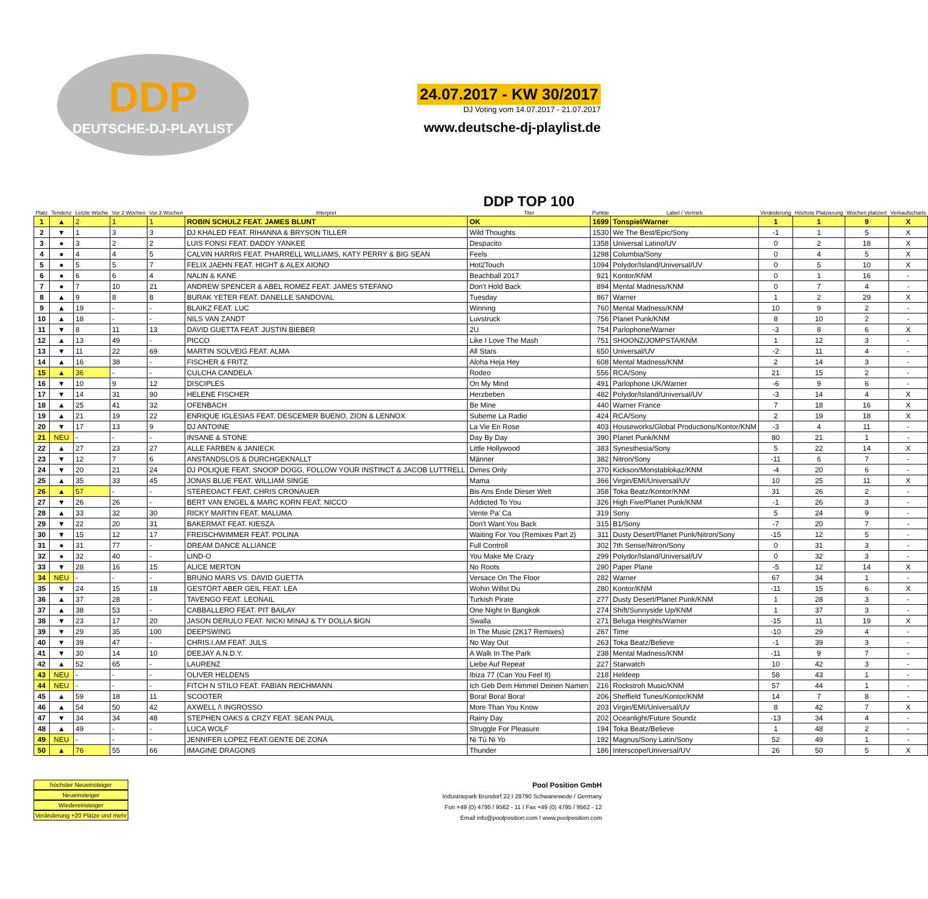DDP
DEUTSCHE-DJ-PLAYLIST
24.07.2017 - KW 30/2017
DJ Voting vom 14.07.2017 - 21.07.2017
www.deutsche-dj-playlist.de
| Platz | Tendenz | Letzte Woche | Vor 2 Wochen | Vor 3 Wochen | Interpret | DDP TOP 100 Titel | Punkte | Label / Vertrieb | Veränderung | Höchste Platzierung | Wochen platziert | Verkaufscharts |
| --- | --- | --- | --- | --- | --- | --- | --- | --- | --- | --- | --- | --- |
| 1 | ▲ | 2 | 1 | 1 | ROBIN SCHULZ FEAT. JAMES BLUNT | OK | 1699 | Tonspiel/Warner | 1 | 1 | 9 | X |
| 2 | ▼ | 1 | 3 | 3 | DJ KHALED FEAT. RIHANNA & BRYSON TILLER | Wild Thoughts | 1530 | We The Best/Epic/Sony | -1 | 1 | 5 | X |
| 3 | ● | 3 | 2 | 2 | LUIS FONSI FEAT. DADDY YANKEE | Despacito | 1358 | Universal Latino/UV | 0 | 2 | 18 | X |
| 4 | ● | 4 | 4 | 5 | CALVIN HARRIS FEAT. PHARRELL WILLIAMS, KATY PERRY & BIG SEAN | Feels | 1298 | Columbia/Sony | 0 | 4 | 5 | X |
| 5 | ● | 5 | 5 | 7 | FELIX JAEHN FEAT. HIGHT & ALEX AIONO | Hot2Touch | 1094 | Polydor/Island/Universal/UV | 0 | 5 | 10 | X |
| 6 | ● | 6 | 6 | 4 | NALIN & KANE | Beachball 2017 | 921 | Kontor/KNM | 0 | 1 | 16 | - |
| 7 | ● | 7 | 10 | 21 | ANDREW SPENCER & ABEL ROMEZ FEAT. JAMES STEFANO | Don't Hold Back | 894 | Mental Madness/KNM | 0 | 7 | 4 | - |
| 8 | ▲ | 9 | 8 | 8 | BURAK YETER FEAT. DANELLE SANDOVAL | Tuesday | 867 | Warner | 1 | 2 | 29 | X |
| 9 | ▲ | 19 | - | - | BLAIKZ FEAT. LUC | Winning | 760 | Mental Madness/KNM | 10 | 9 | 2 | - |
| 10 | ▲ | 18 | - | - | NILS VAN ZANDT | Luvstruck | 756 | Planet Punk/KNM | 8 | 10 | 2 | - |
| 11 | ▼ | 8 | 11 | 13 | DAVID GUETTA FEAT. JUSTIN BIEBER | 2U | 754 | Parlophone/Warner | -3 | 8 | 6 | X |
| 12 | ▲ | 13 | 49 | - | PICCO | Like I Love The Mash | 751 | SHOONZ/JOMPSTA/KNM | 1 | 12 | 3 | - |
| 13 | ▼ | 11 | 22 | 69 | MARTIN SOLVEIG FEAT. ALMA | All Stars | 650 | Universal/UV | -2 | 11 | 4 | - |
| 14 | ▲ | 16 | 38 | - | FISCHER & FRITZ | Aloha Heja Hey | 608 | Mental Madness/KNM | 2 | 14 | 3 | - |
| 15 | ▲ | 36 | - | - | CULCHA CANDELA | Rodeo | 556 | RCA/Sony | 21 | 15 | 2 | - |
| 16 | ▼ | 10 | 9 | 12 | DISCIPLES | On My Mind | 491 | Parlophone UK/Warner | -6 | 9 | 6 | - |
| 17 | ▼ | 14 | 31 | 90 | HELENE FISCHER | Herzbeben | 482 | Polydor/Island/Universal/UV | -3 | 14 | 4 | X |
| 18 | ▲ | 25 | 41 | 32 | OFENBACH | Be Mine | 440 | Warner France | 7 | 18 | 16 | X |
| 19 | ▲ | 21 | 19 | 22 | ENRIQUE IGLESIAS FEAT. DESCEMER BUENO, ZION & LENNOX | Subeme La Radio | 424 | RCA/Sony | 2 | 19 | 18 | X |
| 20 | ▼ | 17 | 13 | 9 | DJ ANTOINE | La Vie En Rose | 403 | Houseworks/Global Productions/Kontor/KNM | -3 | 4 | 11 | - |
| 21 | NEU | - | - | - | INSANE & STONE | Day By Day | 390 | Planet Punk/KNM | 80 | 21 | 1 | - |
| 22 | ▲ | 27 | 23 | 27 | ALLE FARBEN & JANIECK | Little Hollywood | 383 | Synesthesia/Sony | 5 | 22 | 14 | X |
| 23 | ▼ | 12 | 7 | 6 | ANSTANDSLOS & DURCHGEKNALLT | Männer | 382 | Nitron/Sony | -11 | 6 | 7 | - |
| 24 | ▼ | 20 | 21 | 24 | DJ POLIQUE FEAT. SNOOP DOGG, FOLLOW YOUR INSTINCT & JACOB LUTTRELL | Dimes Only | 370 | Kickson/Monstablokaz/KNM | -4 | 20 | 6 | - |
| 25 | ▲ | 35 | 33 | 45 | JONAS BLUE FEAT. WILLIAM SINGE | Mama | 366 | Virgin/EMI/Universal/UV | 10 | 25 | 11 | X |
| 26 | ▲ | 57 | - | - | STEREOACT FEAT. CHRIS CRONAUER | Bis Ans Ende Dieser Welt | 358 | Toka Beatz/Kontor/KNM | 31 | 26 | 2 | - |
| 27 | ▼ | 26 | 26 | - | BERT VAN ENGEL & MARC KORN FEAT. NICCO | Addicted To You | 326 | High Five/Planet Punk/KNM | -1 | 26 | 3 | - |
| 28 | ▲ | 33 | 32 | 30 | RICKY MARTIN FEAT. MALUMA | Vente Pa' Ca | 319 | Sony | 5 | 24 | 9 | - |
| 29 | ▼ | 22 | 20 | 31 | BAKERMAT FEAT. KIESZA | Don't Want You Back | 315 | B1/Sony | -7 | 20 | 7 | - |
| 30 | ▼ | 15 | 12 | 17 | FREISCHWIMMER FEAT. POLINA | Waiting For You (Remixes Part 2) | 311 | Dusty Desert/Planet Punk/Nitron/Sony | -15 | 12 | 5 | - |
| 31 | ● | 31 | 77 | - | DREAM DANCE ALLIANCE | Full Controll | 302 | 7th Sense/Nitron/Sony | 0 | 31 | 3 | - |
| 32 | ● | 32 | 40 | - | LIND-O | You Make Me Crazy | 299 | Polydor/Island/Universal/UV | 0 | 32 | 3 | - |
| 33 | ▼ | 28 | 16 | 15 | ALICE MERTON | No Roots | 290 | Paper Plane | -5 | 12 | 14 | X |
| 34 | NEU | - | - | - | BRUNO MARS VS. DAVID GUETTA | Versace On The Floor | 282 | Warner | 67 | 34 | 1 | - |
| 35 | ▼ | 24 | 15 | 18 | GESTÖRT ABER GEIL FEAT. LEA | Wohin Willst Du | 280 | Kontor/KNM | -11 | 15 | 6 | X |
| 36 | ▲ | 37 | 28 | - | TAVENGO FEAT. LEONAIL | Turkish Pirate | 277 | Dusty Desert/Planet Punk/KNM | 1 | 28 | 3 | - |
| 37 | ▲ | 38 | 53 | - | CABBALLERO FEAT. PIT BAILAY | One Night In Bangkok | 274 | Shift/Sunnyside Up/KNM | 1 | 37 | 3 | - |
| 38 | ▼ | 23 | 17 | 20 | JASON DERULO FEAT. NICKI MINAJ & TY DOLLA $IGN | Swalla | 271 | Beluga Heights/Warner | -15 | 11 | 19 | X |
| 39 | ▼ | 29 | 35 | 100 | DEEPSWING | In The Music (2K17 Remixes) | 267 | Time | -10 | 29 | 4 | - |
| 40 | ▼ | 39 | 47 | - | CHRIS.I.AM FEAT. JULS | No Way Out | 263 | Toka Beatz/Believe | -1 | 39 | 3 | - |
| 41 | ▼ | 30 | 14 | 10 | DEEJAY A.N.D.Y. | A Walk In The Park | 238 | Mental Madness/KNM | -11 | 9 | 7 | - |
| 42 | ▲ | 52 | 65 | - | LAURENZ | Liebe Auf Repeat | 227 | Starwatch | 10 | 42 | 3 | - |
| 43 | NEU | - | - | - | OLIVER HELDENS | Ibiza 77 (Can You Feel It) | 218 | Heldeep | 58 | 43 | 1 | - |
| 44 | NEU | - | - | - | FITCH N STILO FEAT. FABIAN REICHMANN | Ich Geb Dem Himmel Deinen Namen | 216 | Rockstroh Music/KNM | 57 | 44 | 1 | - |
| 45 | ▲ | 59 | 18 | 11 | SCOOTER | Bora! Bora! Bora! | 206 | Sheffield Tunes/Kontor/KNM | 14 | 7 | 8 | - |
| 46 | ▲ | 54 | 50 | 42 | AXWELL /\ INGROSSO | More Than You Know | 203 | Virgin/EMI/Universal/UV | 8 | 42 | 7 | X |
| 47 | ▼ | 34 | 34 | 48 | STEPHEN OAKS & CRZY FEAT. SEAN PAUL | Rainy Day | 202 | Oceanlight/Future Soundz | -13 | 34 | 4 | - |
| 48 | ▲ | 49 | - | - | LUCA WOLF | Struggle For Pleasure | 194 | Toka Beatz/Believe | 1 | 48 | 2 | - |
| 49 | NEU | - | - | - | JENNIFER LOPEZ FEAT.GENTE DE ZONA | Ni Tú Ni Yo | 192 | Magnus/Sony Latin/Sony | 52 | 49 | 1 | - |
| 50 | ▲ | 76 | 55 | 66 | IMAGINE DRAGONS | Thunder | 186 | Interscope/Universal/UV | 26 | 50 | 5 | X |
höchster Neueinsteiger
Neueinsteiger
Wiedereinsteiger
Veränderung +20 Plätze und mehr
Pool Position GmbH
Industriepark Brundorf 22 I 28790 Schwanewede / Germany
Fon +49 (0) 4795 / 9562 - 11 I Fax +49 (0) 4795 / 9562 - 12
Email info@poolposition.com I www.poolposition.com